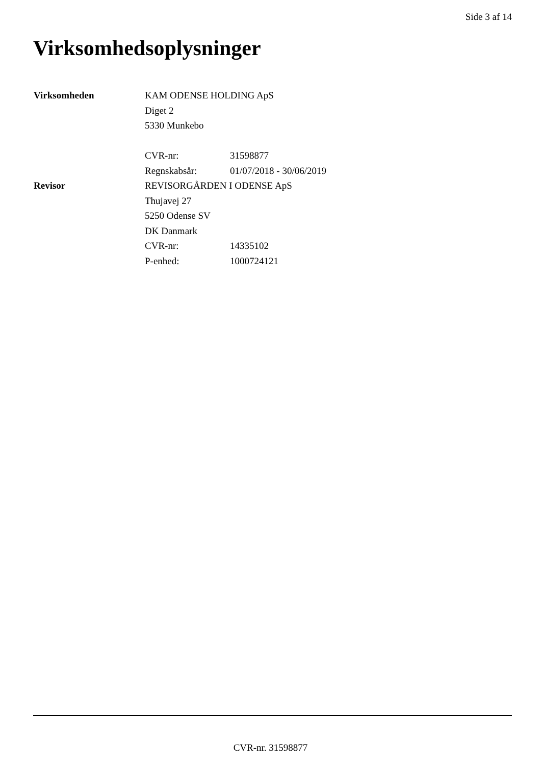Side 3 af 14
Virksomhedsoplysninger
| Virksomheden | KAM ODENSE HOLDING ApS | |
| | Diget 2 | |
| | 5330 Munkebo | |
| | CVR-nr: | 31598877 |
| | Regnskabsår: | 01/07/2018 - 30/06/2019 |
| Revisor | REVISORGÅRDEN I ODENSE ApS | |
| | Thujavej 27 | |
| | 5250 Odense SV | |
| | DK Danmark | |
| | CVR-nr: | 14335102 |
| | P-enhed: | 1000724121 |
CVR-nr. 31598877